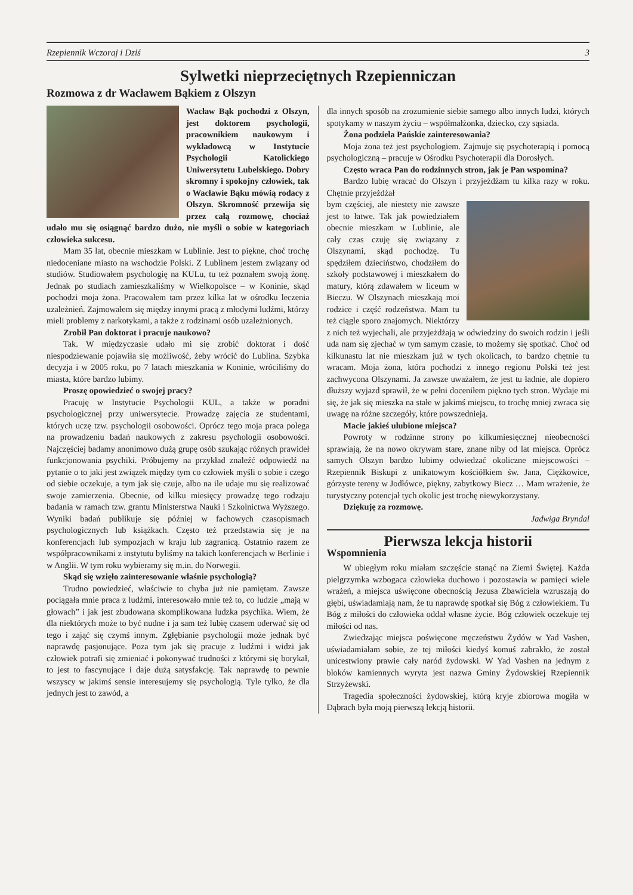Rzepiennik Wczoraj i Dziś 3
Sylwetki nieprzeciętnych Rzepienniczan
Rozmowa z dr Wacławem Bąkiem z Olszyn
Wacław Bąk pochodzi z Olszyn, jest doktorem psychologii, pracownikiem naukowym i wykładowcą w Instytucie Psychologii Katolickiego Uniwersytetu Lubelskiego. Dobry skromny i spokojny człowiek, tak o Wacławie Bąku mówią rodacy z Olszyn. Skromność przewija się przez całą rozmowę, chociaż udało mu się osiągnąć bardzo dużo, nie myśli o sobie w kategoriach człowieka sukcesu.
Mam 35 lat, obecnie mieszkam w Lublinie. Jest to piękne, choć trochę niedoceniane miasto na wschodzie Polski. Z Lublinem jestem związany od studiów. Studiowałem psychologię na KULu, tu też poznałem swoją żonę. Jednak po studiach zamieszkaliśmy w Wielkopolsce – w Koninie, skąd pochodzi moja żona. Pracowałem tam przez kilka lat w ośrodku leczenia uzależnień. Zajmowałem się między innymi pracą z młodymi ludźmi, którzy mieli problemy z narkotykami, a także z rodzinami osób uzależnionych.
Zrobił Pan doktorat i pracuje naukowo?
Tak. W międzyczasie udało mi się zrobić doktorat i dość niespodziewanie pojawiła się możliwość, żeby wrócić do Lublina. Szybka decyzja i w 2005 roku, po 7 latach mieszkania w Koninie, wróciliśmy do miasta, które bardzo lubimy.
Proszę opowiedzieć o swojej pracy?
Pracuję w Instytucie Psychologii KUL, a także w poradni psychologicznej przy uniwersytecie. Prowadzę zajęcia ze studentami, których uczę tzw. psychologii osobowości. Oprócz tego moja praca polega na prowadzeniu badań naukowych z zakresu psychologii osobowości. Najczęściej badamy anonimowo dużą grupę osób szukając różnych prawideł funkcjonowania psychiki. Próbujemy na przykład znaleźć odpowiedź na pytanie o to jaki jest związek między tym co człowiek myśli o sobie i czego od siebie oczekuje, a tym jak się czuje, albo na ile udaje mu się realizować swoje zamierzenia. Obecnie, od kilku miesięcy prowadzę tego rodzaju badania w ramach tzw. grantu Ministerstwa Nauki i Szkolnictwa Wyższego. Wyniki badań publikuje się później w fachowych czasopismach psychologicznych lub książkach. Często też przedstawia się je na konferencjach lub sympozjach w kraju lub zagranicą. Ostatnio razem ze współpracownikami z instytutu byliśmy na takich konferencjach w Berlinie i w Anglii. W tym roku wybieramy się m.in. do Norwegii.
Skąd się wzięło zainteresowanie właśnie psychologią?
Trudno powiedzieć, właściwie to chyba już nie pamiętam. Zawsze pociągała mnie praca z ludźmi, interesowało mnie też to, co ludzie „mają w głowach” i jak jest zbudowana skomplikowana ludzka psychika. Wiem, że dla niektórych może to być nudne i ja sam też lubię czasem oderwać się od tego i zająć się czymś innym. Zgłębianie psychologii może jednak być naprawdę pasjonujące. Poza tym jak się pracuje z ludźmi i widzi jak człowiek potrafi się zmieniać i pokonywać trudności z którymi się borykał, to jest to fascynujące i daje dużą satysfakcję. Tak naprawdę to pewnie wszyscy w jakimś sensie interesujemy się psychologią. Tyle tylko, że dla jednych jest to zawód, a
dla innych sposób na zrozumienie siebie samego albo innych ludzi, których spotykamy w naszym życiu – współmałżonka, dziecko, czy sąsiada.
Żona podziela Pańskie zainteresowania?
Moja żona też jest psychologiem. Zajmuje się psychoterapią i pomocą psychologiczną – pracuje w Ośrodku Psychoterapii dla Dorosłych.
Często wraca Pan do rodzinnych stron, jak je Pan wspomina?
Bardzo lubię wracać do Olszyn i przyjeżdżam tu kilka razy w roku. Chętnie przyjeżdżał
bym częściej, ale niestety nie zawsze jest to łatwe. Tak jak powiedziałem obecnie mieszkam w Lublinie, ale cały czas czuję się związany z Olszynami, skąd pochodzę. Tu spędziłem dzieciństwo, chodziłem do szkoły podstawowej i mieszkałem do matury, którą zdawałem w liceum w Bieczu. W Olszynach mieszkają moi rodzice i część rodzeństwa. Mam tu też ciągle sporo znajomych. Niektórzy z nich też wyjechali, ale przyjeżdżają w odwiedziny do swoich rodzin i jeśli uda nam się zjechać w tym samym czasie, to możemy się spotkać. Choć od kilkunastu lat nie mieszkam już w tych okolicach, to bardzo chętnie tu wracam. Moja żona, która pochodzi z innego regionu Polski też jest zachwycona Olszynami. Ja zawsze uważałem, że jest tu ładnie, ale dopiero dłuższy wyjazd sprawił, że w pełni doceniłem piękno tych stron. Wydaje mi się, że jak się mieszka na stałe w jakimś miejscu, to trochę mniej zwraca się uwagę na różne szczegóły, które powszednieją.
Macie jakieś ulubione miejsca?
Powroty w rodzinne strony po kilkumiesięcznej nieobecności sprawiają, że na nowo okrywam stare, znane niby od lat miejsca. Oprócz samych Olszyn bardzo lubimy odwiedzać okoliczne miejscowości – Rzepiennik Biskupi z unikatowym kościółkiem św. Jana, Ciężkowice, górzyste tereny w Jodłówce, piękny, zabytkowy Biecz … Mam wrażenie, że turystyczny potencjał tych okolic jest trochę niewykorzystany.
Dziękuję za rozmowę.
Jadwiga Bryndal
Pierwsza lekcja historii
Wspomnienia
W ubiegłym roku miałam szczęście stanąć na Ziemi Świętej. Każda pielgrzymka wzbogaca człowieka duchowo i pozostawia w pamięci wiele wrażeń, a miejsca uświęcone obecnością Jezusa Zbawiciela wzruszają do głębi, uświadamiają nam, że tu naprawdę spotkał się Bóg z człowiekiem. Tu Bóg z miłości do człowieka oddał własne życie. Bóg człowiek oczekuje tej miłości od nas.
Zwiedzając miejsca poświęcone męczeństwu Żydów w Yad Vashen, uświadamiałam sobie, że tej miłości kiedyś komuś zabrakło, że został unicestwiony prawie cały naród żydowski. W Yad Vashen na jednym z bloków kamiennych wyryta jest nazwa Gminy Żydowskiej Rzepiennik Strzyżewski.
Tragedia społeczności żydowskiej, którą kryje zbiorowa mogiła w Dąbrach była moją pierwszą lekcją historii.